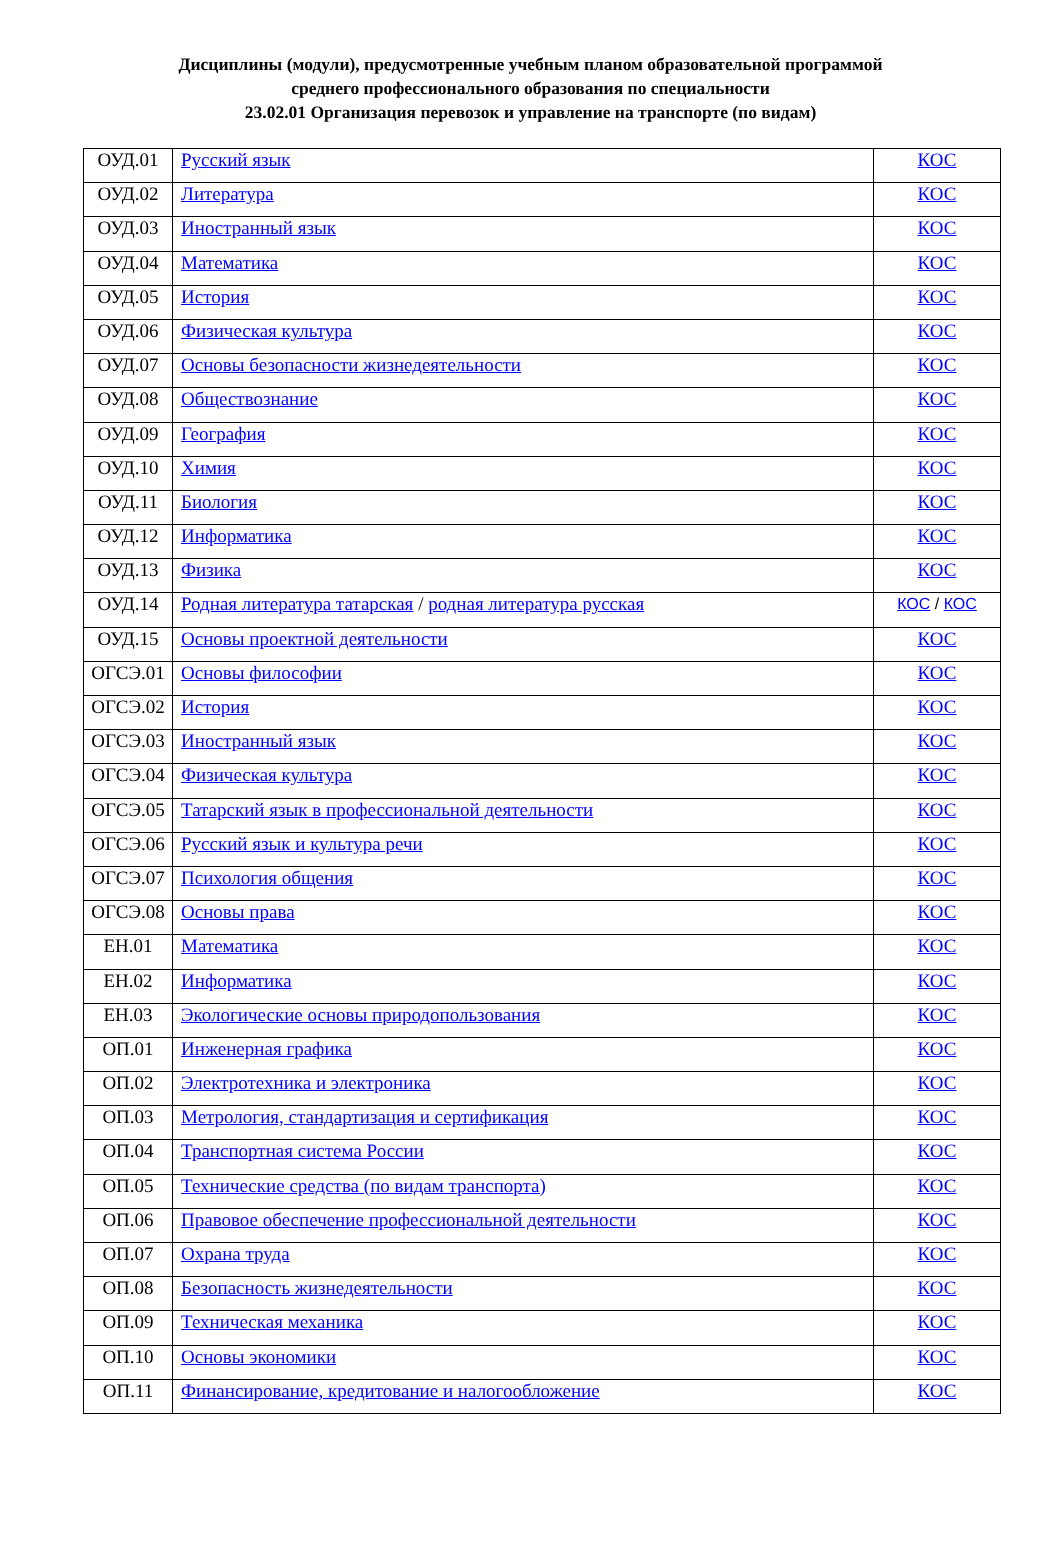Дисциплины (модули), предусмотренные учебным планом образовательной программой
среднего профессионального образования по специальности
23.02.01 Организация перевозок и управление на транспорте (по видам)
| ОУД.01 | Русский язык | КОС |
| ОУД.02 | Литература | КОС |
| ОУД.03 | Иностранный язык | КОС |
| ОУД.04 | Математика | КОС |
| ОУД.05 | История | КОС |
| ОУД.06 | Физическая культура | КОС |
| ОУД.07 | Основы безопасности жизнедеятельности | КОС |
| ОУД.08 | Обществознание | КОС |
| ОУД.09 | География | КОС |
| ОУД.10 | Химия | КОС |
| ОУД.11 | Биология | КОС |
| ОУД.12 | Информатика | КОС |
| ОУД.13 | Физика | КОС |
| ОУД.14 | Родная литература татарская / родная литература русская | КОС / КОС |
| ОУД.15 | Основы проектной деятельности | КОС |
| ОГСЭ.01 | Основы философии | КОС |
| ОГСЭ.02 | История | КОС |
| ОГСЭ.03 | Иностранный язык | КОС |
| ОГСЭ.04 | Физическая культура | КОС |
| ОГСЭ.05 | Татарский язык в профессиональной деятельности | КОС |
| ОГСЭ.06 | Русский язык и культура речи | КОС |
| ОГСЭ.07 | Психология общения | КОС |
| ОГСЭ.08 | Основы права | КОС |
| ЕН.01 | Математика | КОС |
| ЕН.02 | Информатика | КОС |
| ЕН.03 | Экологические основы природопользования | КОС |
| ОП.01 | Инженерная графика | КОС |
| ОП.02 | Электротехника и электроника | КОС |
| ОП.03 | Метрология, стандартизация и сертификация | КОС |
| ОП.04 | Транспортная система России | КОС |
| ОП.05 | Технические средства (по видам транспорта) | КОС |
| ОП.06 | Правовое обеспечение профессиональной деятельности | КОС |
| ОП.07 | Охрана труда | КОС |
| ОП.08 | Безопасность жизнедеятельности | КОС |
| ОП.09 | Техническая механика | КОС |
| ОП.10 | Основы экономики | КОС |
| ОП.11 | Финансирование, кредитование и налогообложение | КОС |